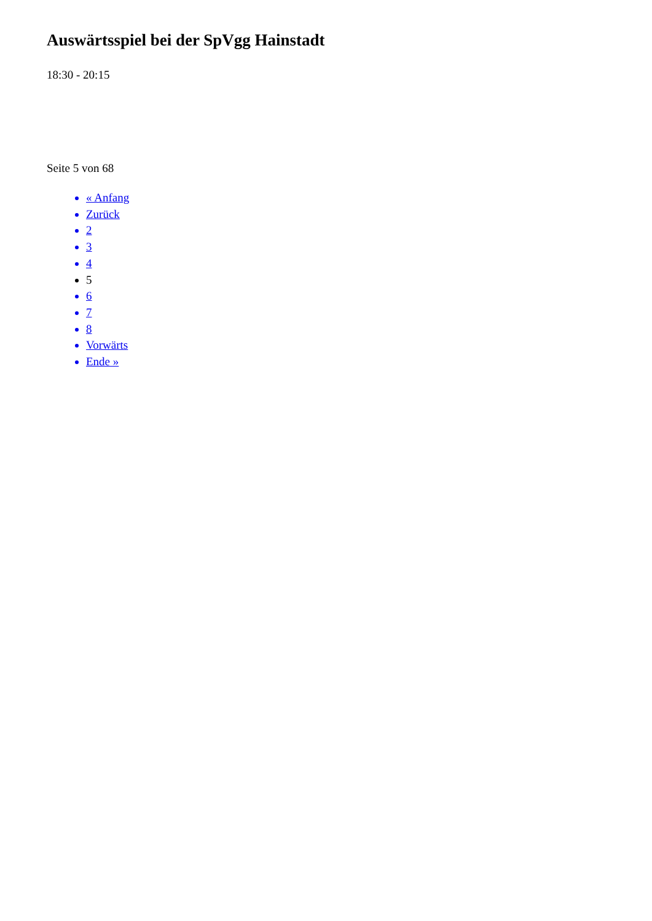Auswärtsspiel bei der SpVgg Hainstadt
18:30 - 20:15
Seite 5 von 68
« Anfang
Zurück
2
3
4
5
6
7
8
Vorwärts
Ende »